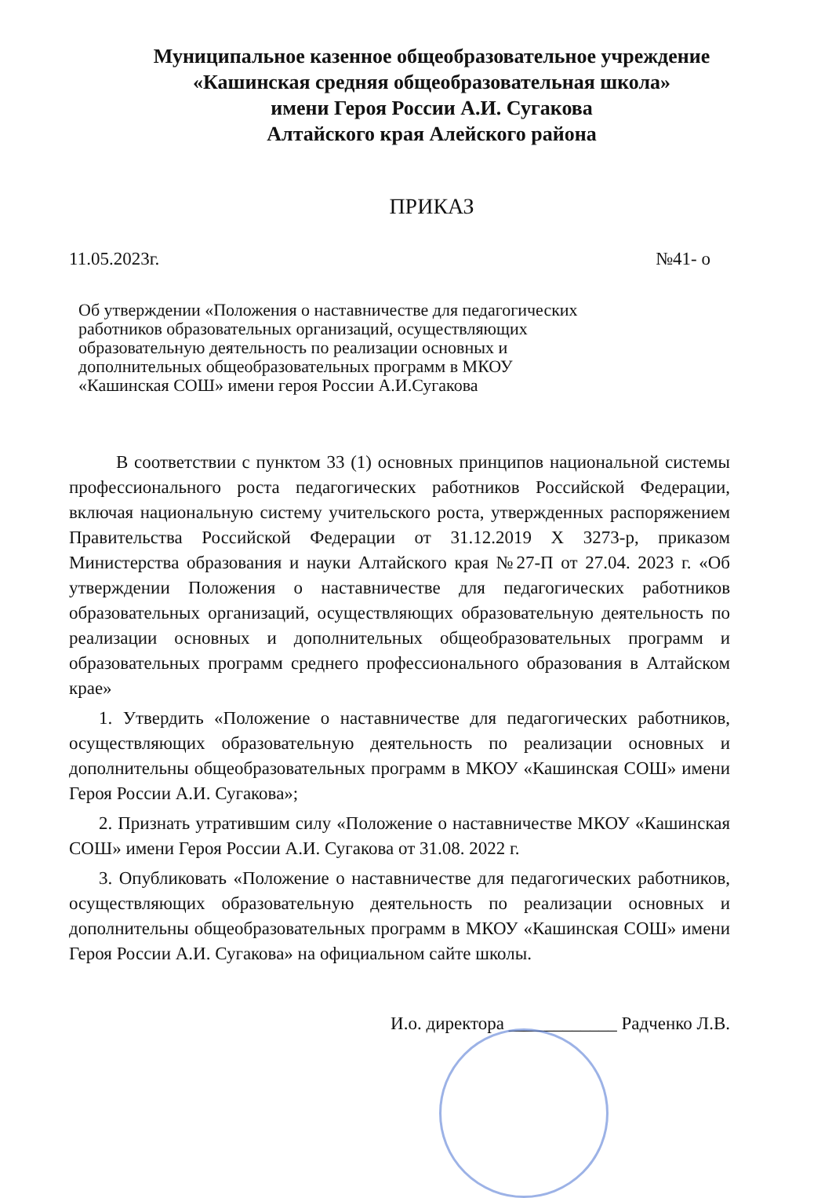Муниципальное казенное общеобразовательное учреждение
«Кашинская средняя общеобразовательная школа»
имени Героя России А.И. Сугакова
Алтайского края Алейского района
ПРИКАЗ
11.05.2023г. №41- о
Об утверждении «Положения о наставничестве для педагогических работников образовательных организаций, осуществляющих образовательную деятельность по реализации основных и дополнительных общеобразовательных программ в МКОУ «Кашинская СОШ» имени героя России А.И.Сугакова
В соответствии с пунктом 33 (1) основных принципов национальной системы профессионального роста педагогических работников Российской Федерации, включая национальную систему учительского роста, утвержденных распоряжением Правительства Российской Федерации от 31.12.2019 Х 3273-р, приказом Министерства образования и науки Алтайского края №27-П от 27.04. 2023 г. «Об утверждении Положения о наставничестве для педагогических работников образовательных организаций, осуществляющих образовательную деятельность по реализации основных и дополнительных общеобразовательных программ и образовательных программ среднего профессионального образования в Алтайском крае»
1. Утвердить «Положение о наставничестве для педагогических работников, осуществляющих образовательную деятельность по реализации основных и дополнительны общеобразовательных программ в МКОУ «Кашинская СОШ» имени Героя России А.И. Сугакова»;
2. Признать утратившим силу «Положение о наставничестве МКОУ «Кашинская СОШ» имени Героя России А.И. Сугакова от 31.08. 2022 г.
3. Опубликовать «Положение о наставничестве для педагогических работников, осуществляющих образовательную деятельность по реализации основных и дополнительны общеобразовательных программ в МКОУ «Кашинская СОШ» имени Героя России А.И. Сугакова» на официальном сайте школы.
И.о. директора ____________ Радченко Л.В.